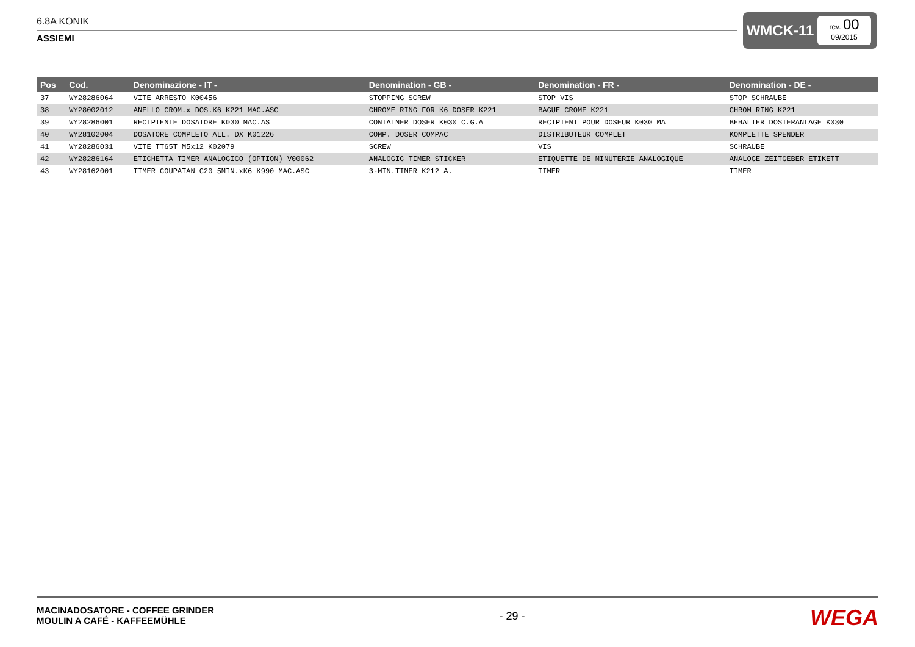6.8A KONIK
ASSIEMI
WMCK-11
rev. 00
09/2015
| Pos | Cod. | Denominazione - IT - | Denomination - GB - | Denomination - FR - | Denomination - DE - |
| --- | --- | --- | --- | --- | --- |
| 37 | WY28286064 | VITE ARRESTO K00456 | STOPPING SCREW | STOP VIS | STOP SCHRAUBE |
| 38 | WY28002012 | ANELLO CROM.x DOS.K6 K221 MAC.ASC | CHROME RING FOR K6 DOSER K221 | BAGUE CROME K221 | CHROM RING K221 |
| 39 | WY28286001 | RECIPIENTE DOSATORE K030 MAC.AS | CONTAINER DOSER K030 C.G.A | RECIPIENT POUR DOSEUR K030 MA | BEHALTER DOSIERANLAGE K030 |
| 40 | WY28102004 | DOSATORE COMPLETO ALL. DX K01226 | COMP. DOSER COMPAC | DISTRIBUTEUR COMPLET | KOMPLETTE SPENDER |
| 41 | WY28286031 | VITE TT65T M5x12 K02079 | SCREW | VIS | SCHRAUBE |
| 42 | WY28286164 | ETICHETTA TIMER ANALOGICO (OPTION) V00062 | ANALOGIC TIMER STICKER | ETIQUETTE DE MINUTERIE ANALOGIQUE | ANALOGE ZEITGEBER ETIKETT |
| 43 | WY28162001 | TIMER COUPATAN C20 5MIN.xK6 K990 MAC.ASC | 3-MIN.TIMER K212 A. | TIMER | TIMER |
MACINADOSATORE - COFFEE GRINDER
MOULIN A CAFÉ - KAFFEEMÜHLE
- 29 -
WEGA